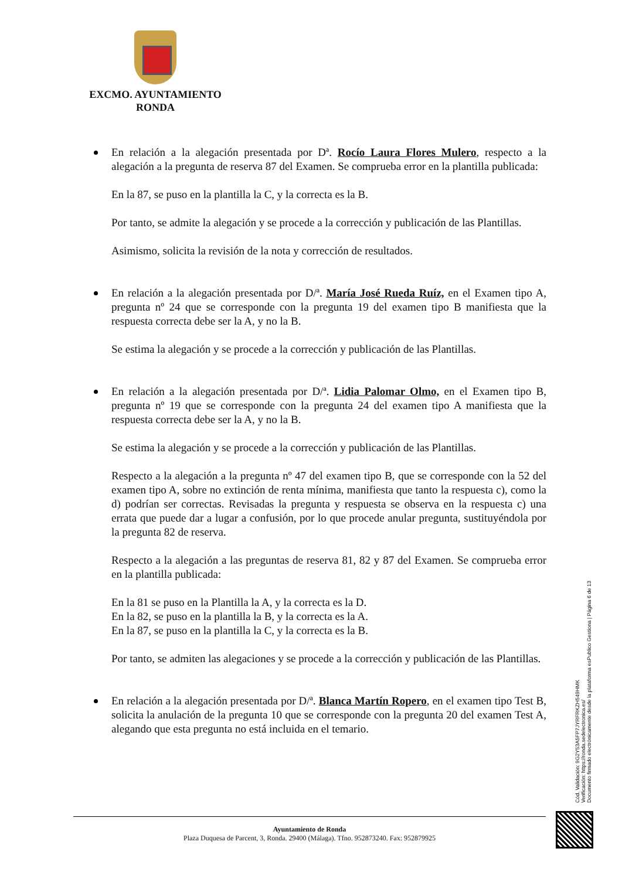EXCMO. AYUNTAMIENTO
RONDA
En relación a la alegación presentada por Dª. Rocío Laura Flores Mulero, respecto a la alegación a la pregunta de reserva 87 del Examen. Se comprueba error en la plantilla publicada:
En la 87, se puso en la plantilla la C, y la correcta es la B.
Por tanto, se admite la alegación y se procede a la corrección y publicación de las Plantillas.
Asimismo, solicita la revisión de la nota y corrección de resultados.
En relación a la alegación presentada por D/ª. María José Rueda Ruíz, en el Examen tipo A, pregunta nº 24 que se corresponde con la pregunta 19 del examen tipo B manifiesta que la respuesta correcta debe ser la A, y no la B.
Se estima la alegación y se procede a la corrección y publicación de las Plantillas.
En relación a la alegación presentada por D/ª. Lidia Palomar Olmo, en el Examen tipo B, pregunta nº 19 que se corresponde con la pregunta 24 del examen tipo A manifiesta que la respuesta correcta debe ser la A, y no la B.
Se estima la alegación y se procede a la corrección y publicación de las Plantillas.
Respecto a la alegación a la pregunta nº 47 del examen tipo B, que se corresponde con la 52 del examen tipo A, sobre no extinción de renta mínima, manifiesta que tanto la respuesta c), como la d) podrían ser correctas. Revisadas la pregunta y respuesta se observa en la respuesta c) una errata que puede dar a lugar a confusión, por lo que procede anular pregunta, sustituyéndola por la pregunta 82 de reserva.
Respecto a la alegación a las preguntas de reserva 81, 82 y 87 del Examen. Se comprueba error en la plantilla publicada:
En la 81 se puso en la Plantilla la A, y la correcta es la D.
En la 82, se puso en la plantilla la B, y la correcta es la A.
En la 87, se puso en la plantilla la C, y la correcta es la B.
Por tanto, se admiten las alegaciones y se procede a la corrección y publicación de las Plantillas.
En relación a la alegación presentada por D/ª. Blanca Martín Ropero, en el examen tipo Test B, solicita la anulación de la pregunta 10 que se corresponde con la pregunta 20 del examen Test A, alegando que esta pregunta no está incluida en el temario.
Cód. Validación: 9G2Y53A5FP7JYRFRKZH549HMK
Verificación: https://ronda.sedelectronica.es/
Documento firmado electrónicamente desde la plataforma esPublico Gestiona | Página 6 de 13
Ayuntamiento de Ronda
Plaza Duquesa de Parcent, 3, Ronda. 29400 (Málaga). Tfno. 952873240. Fax: 952879925